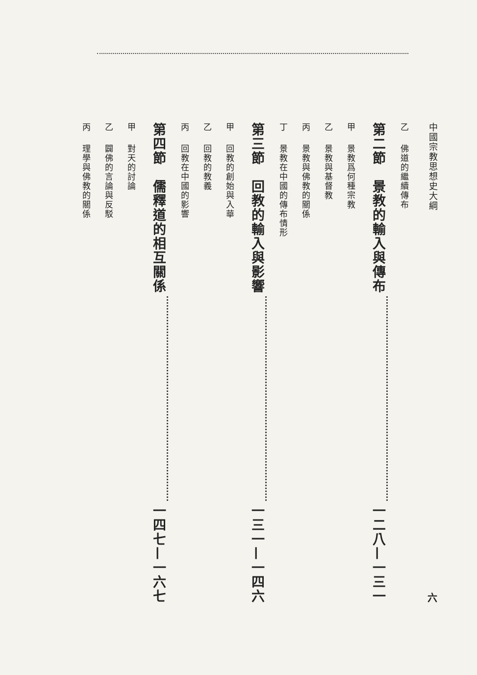中國宗教思想史大綱 六
乙 佛道的繼續傳布
第二節　景教的輸入與傳布 一二八—一三一
甲 景教爲何種宗教
乙 景教與基督教
丙 景教與佛教的關係
丁 景教在中國的傳布情形
第三節　回教的輸入與影響 一三一—一四六
甲 回教的創始與入華
乙 回教的教義
丙 回教在中國的影響
第四節　儒釋道的相互關係 一四七—一六七
甲 對天的討論
乙 闢佛的言論與反駁
丙 理學與佛教的關係